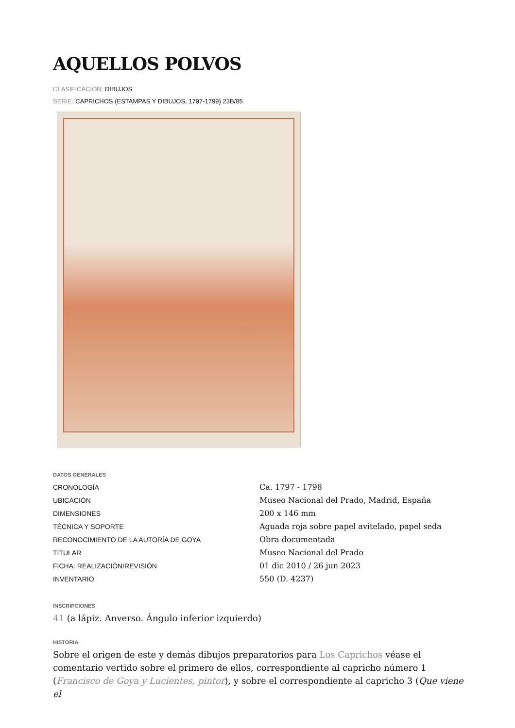AQUELLOS POLVOS
CLASIFICACIÓN: DIBUJOS
SERIE: CAPRICHOS (ESTAMPAS Y DIBUJOS, 1797-1799) 23B/85
DATOS GENERALES
CRONOLOGÍA Ca. 1797 - 1798
UBICACIÓN Museo Nacional del Prado, Madrid, España
DIMENSIONES 200 x 146 mm
TÉCNICA Y SOPORTE Aguada roja sobre papel avitelado, papel seda
RECONOCIMIENTO DE LA AUTORÍA DE GOYA Obra documentada
TITULAR Museo Nacional del Prado
FICHA: REALIZACIÓN/REVISIÓN 01 dic 2010 / 26 jun 2023
INVENTARIO 550 (D. 4237)
INSCRIPCIONES
41 (a lápiz. Anverso. Ángulo inferior izquierdo)
HISTORIA
Sobre el origen de este y demás dibujos preparatorios para Los Caprichos véase el comentario vertido sobre el primero de ellos, correspondiente al capricho número 1 (Francisco de Goya y Lucientes, pintor), y sobre el correspondiente al capricho 3 (Que viene el